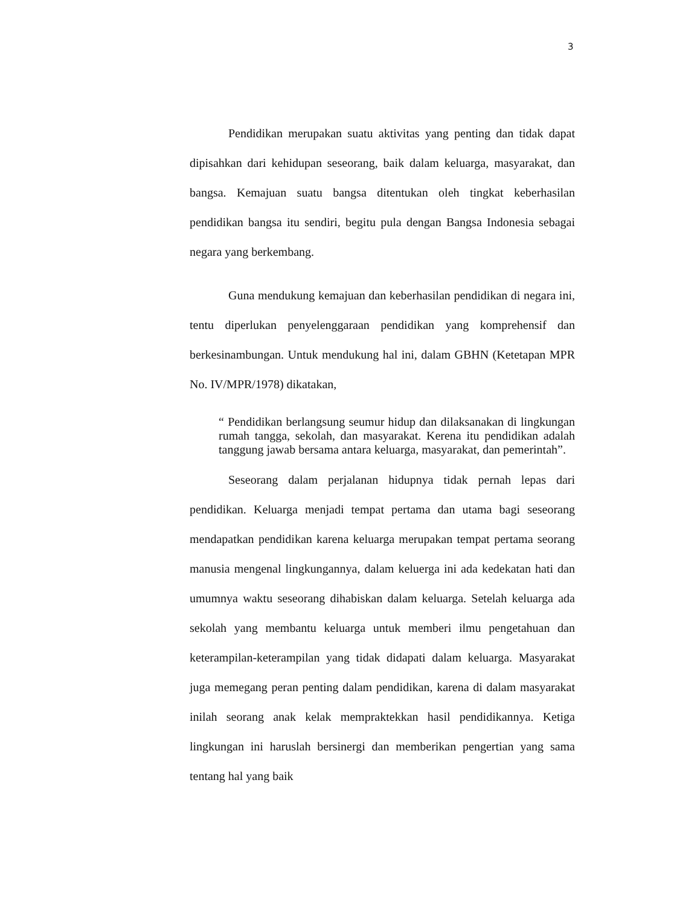3
Pendidikan merupakan suatu aktivitas yang penting dan tidak dapat dipisahkan dari kehidupan seseorang, baik dalam keluarga, masyarakat, dan bangsa. Kemajuan suatu bangsa ditentukan oleh tingkat keberhasilan pendidikan bangsa itu sendiri, begitu pula dengan Bangsa Indonesia sebagai negara yang berkembang.
Guna mendukung kemajuan dan keberhasilan pendidikan di negara ini, tentu diperlukan penyelenggaraan pendidikan yang komprehensif dan berkesinambungan. Untuk mendukung hal ini, dalam GBHN (Ketetapan MPR No. IV/MPR/1978) dikatakan,
“ Pendidikan berlangsung seumur hidup dan dilaksanakan di lingkungan rumah tangga, sekolah, dan masyarakat. Kerena itu pendidikan adalah tanggung jawab bersama antara keluarga, masyarakat, dan pemerintah”.
Seseorang dalam perjalanan hidupnya tidak pernah lepas dari pendidikan. Keluarga menjadi tempat pertama dan utama bagi seseorang mendapatkan pendidikan karena keluarga merupakan tempat pertama seorang manusia mengenal lingkungannya, dalam keluerga ini ada kedekatan hati dan umumnya waktu seseorang dihabiskan dalam keluarga. Setelah keluarga ada sekolah yang membantu keluarga untuk memberi ilmu pengetahuan dan keterampilan-keterampilan yang tidak didapati dalam keluarga. Masyarakat juga memegang peran penting dalam pendidikan, karena di dalam masyarakat inilah seorang anak kelak mempraktekkan hasil pendidikannya. Ketiga lingkungan ini haruslah bersinergi dan memberikan pengertian yang sama tentang hal yang baik